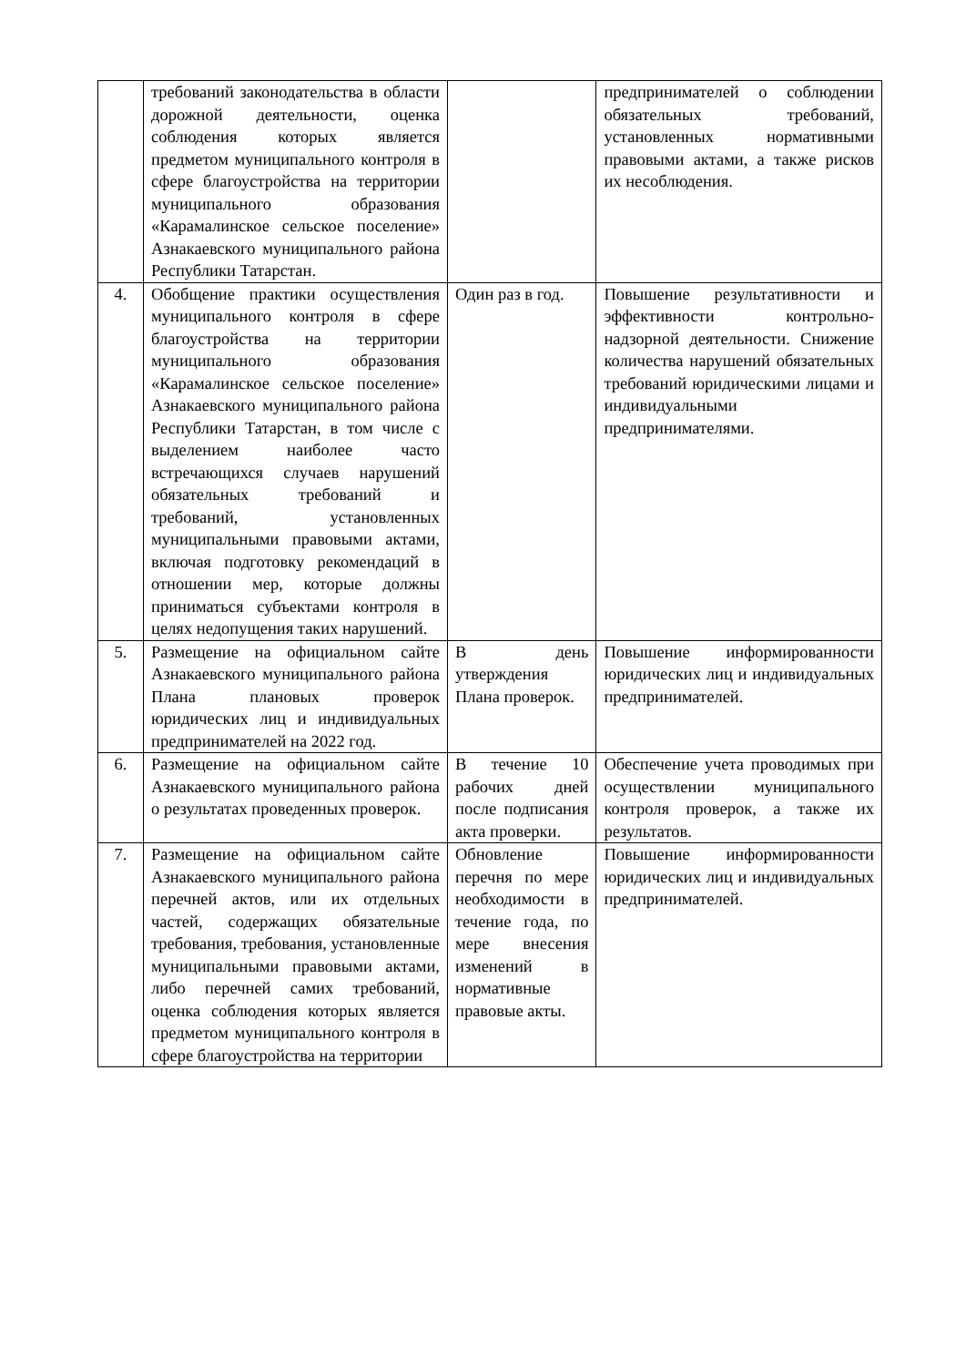| | требований законодательства в области дорожной деятельности, оценка соблюдения которых является предметом муниципального контроля в сфере благоустройства на территории муниципального образования «Карамалинское сельское поселение» Азнакаевского муниципального района Республики Татарстан. | | предпринимателей о соблюдении обязательных требований, установленных нормативными правовыми актами, а также рисков их несоблюдения. |
| 4. | Обобщение практики осуществления муниципального контроля в сфере благоустройства на территории муниципального образования «Карамалинское сельское поселение» Азнакаевского муниципального района Республики Татарстан, в том числе с выделением наиболее часто встречающихся случаев нарушений обязательных требований и требований, установленных муниципальными правовыми актами, включая подготовку рекомендаций в отношении мер, которые должны приниматься субъектами контроля в целях недопущения таких нарушений. | Один раз в год. | Повышение результативности и эффективности контрольно-надзорной деятельности. Снижение количества нарушений обязательных требований юридическими лицами и индивидуальными предпринимателями. |
| 5. | Размещение на официальном сайте Азнакаевского муниципального района Плана плановых проверок юридических лиц и индивидуальных предпринимателей на 2022 год. | В день утверждения Плана проверок. | Повышение информированности юридических лиц и индивидуальных предпринимателей. |
| 6. | Размещение на официальном сайте Азнакаевского муниципального района о результатах проведенных проверок. | В течение 10 рабочих дней после подписания акта проверки. | Обеспечение учета проводимых при осуществлении муниципального контроля проверок, а также их результатов. |
| 7. | Размещение на официальном сайте Азнакаевского муниципального района перечней актов, или их отдельных частей, содержащих обязательные требования, требования, установленные муниципальными правовыми актами, либо перечней самих требований, оценка соблюдения которых является предметом муниципального контроля в сфере благоустройства на территории | Обновление перечня по мере необходимости в течение года, по мере внесения изменений в нормативные правовые акты. | Повышение информированности юридических лиц и индивидуальных предпринимателей. |